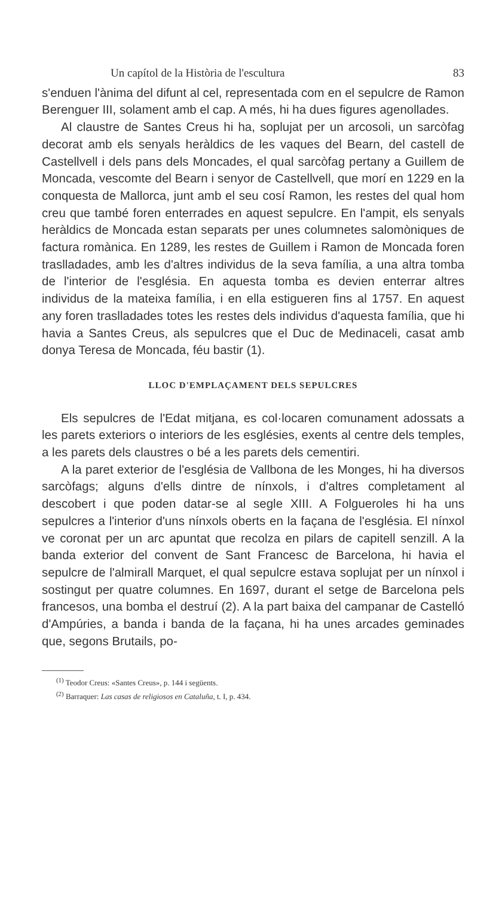Un capítol de la Història de l'escultura 83
s'enduen l'ànima del difunt al cel, representada com en el sepulcre de Ramon Berenguer III, solament amb el cap. A més, hi ha dues figures agenollades.
Al claustre de Santes Creus hi ha, soplujat per un arcosoli, un sarcòfag decorat amb els senyals heràldics de les vaques del Bearn, del castell de Castellvell i dels pans dels Moncades, el qual sarcòfag pertany a Guillem de Moncada, vescomte del Bearn i senyor de Castellvell, que morí en 1229 en la conquesta de Mallorca, junt amb el seu cosí Ramon, les restes del qual hom creu que també foren enterrades en aquest sepulcre. En l'ampit, els senyals heràldics de Moncada estan separats per unes columnetes salomòniques de factura romànica. En 1289, les restes de Guillem i Ramon de Moncada foren traslladades, amb les d'altres individus de la seva família, a una altra tomba de l'interior de l'església. En aquesta tomba es devien enterrar altres individus de la mateixa família, i en ella estigueren fins al 1757. En aquest any foren traslladades totes les restes dels individus d'aquesta família, que hi havia a Santes Creus, als sepulcres que el Duc de Medinaceli, casat amb donya Teresa de Moncada, féu bastir (1).
LLOC D'EMPLAÇAMENT DELS SEPULCRES
Els sepulcres de l'Edat mitjana, es col·locaren comunament adossats a les parets exteriors o interiors de les esglésies, exents al centre dels temples, a les parets dels claustres o bé a les parets dels cementiri.
A la paret exterior de l'església de Vallbona de les Monges, hi ha diversos sarcòfags; alguns d'ells dintre de nínxols, i d'altres completament al descobert i que poden datar-se al segle XIII. A Folgueroles hi ha uns sepulcres a l'interior d'uns nínxols oberts en la façana de l'església. El nínxol ve coronat per un arc apuntat que recolza en pilars de capitell senzill. A la banda exterior del convent de Sant Francesc de Barcelona, hi havia el sepulcre de l'almirall Marquet, el qual sepulcre estava soplujat per un nínxol i sostingut per quatre columnes. En 1697, durant el setge de Barcelona pels francesos, una bomba el destruí (2). A la part baixa del campanar de Castelló d'Ampúries, a banda i banda de la façana, hi ha unes arcades geminades que, segons Brutails, po-
<sup>(1)</sup> Teodor Creus: «Santes Creus», p. 144 i següents.
<sup>(2)</sup> Barraquer: Las casas de religiosos en Cataluña, t. I, p. 434.